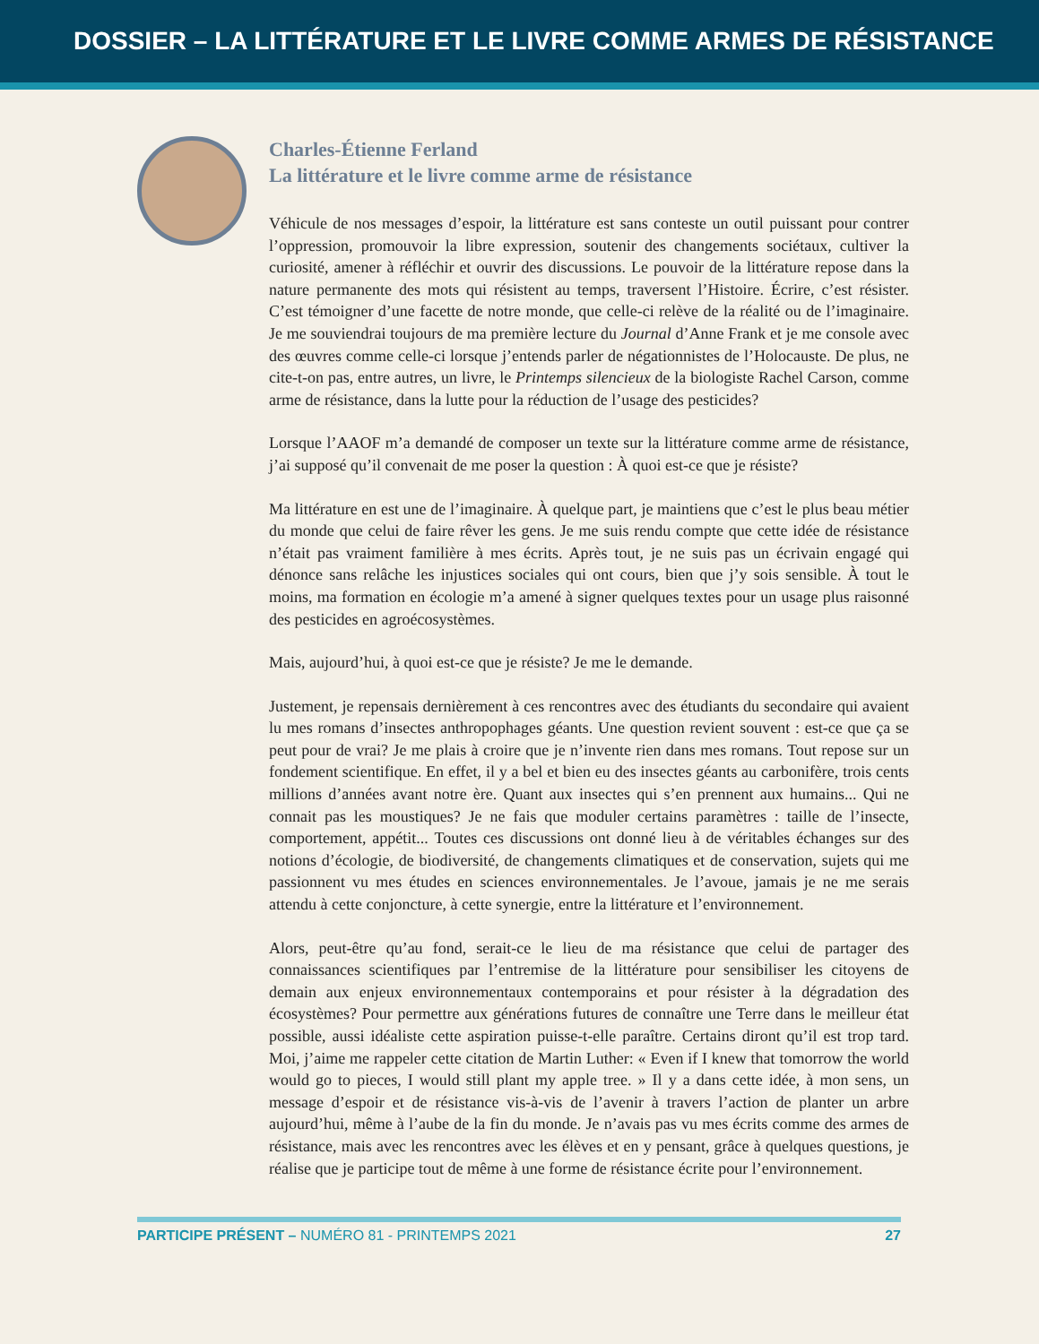DOSSIER – LA LITTÉRATURE ET LE LIVRE COMME ARMES DE RÉSISTANCE
Charles-Étienne Ferland
La littérature et le livre comme arme de résistance
Véhicule de nos messages d’espoir, la littérature est sans conteste un outil puissant pour contrer l’oppression, promouvoir la libre expression, soutenir des changements sociétaux, cultiver la curiosité, amener à réfléchir et ouvrir des discussions. Le pouvoir de la littérature repose dans la nature permanente des mots qui résistent au temps, traversent l’Histoire. Écrire, c’est résister. C’est témoigner d’une facette de notre monde, que celle-ci relève de la réalité ou de l’imaginaire. Je me souviendrai toujours de ma première lecture du Journal d’Anne Frank et je me console avec des œuvres comme celle-ci lorsque j’entends parler de négationnistes de l’Holocauste. De plus, ne cite-t-on pas, entre autres, un livre, le Printemps silencieux de la biologiste Rachel Carson, comme arme de résistance, dans la lutte pour la réduction de l’usage des pesticides?
Lorsque l’AAOF m’a demandé de composer un texte sur la littérature comme arme de résistance, j’ai supposé qu’il convenait de me poser la question : À quoi est-ce que je résiste?
Ma littérature en est une de l’imaginaire. À quelque part, je maintiens que c’est le plus beau métier du monde que celui de faire rêver les gens. Je me suis rendu compte que cette idée de résistance n’était pas vraiment familière à mes écrits. Après tout, je ne suis pas un écrivain engagé qui dénonce sans relâche les injustices sociales qui ont cours, bien que j’y sois sensible. À tout le moins, ma formation en écologie m’a amené à signer quelques textes pour un usage plus raisonné des pesticides en agroécosystèmes.
Mais, aujourd’hui, à quoi est-ce que je résiste? Je me le demande.
Justement, je repensais dernièrement à ces rencontres avec des étudiants du secondaire qui avaient lu mes romans d’insectes anthropophages géants. Une question revient souvent : est-ce que ça se peut pour de vrai? Je me plais à croire que je n’invente rien dans mes romans. Tout repose sur un fondement scientifique. En effet, il y a bel et bien eu des insectes géants au carbonifère, trois cents millions d’années avant notre ère. Quant aux insectes qui s’en prennent aux humains... Qui ne connait pas les moustiques? Je ne fais que moduler certains paramètres : taille de l’insecte, comportement, appétit... Toutes ces discussions ont donné lieu à de véritables échanges sur des notions d’écologie, de biodiversité, de changements climatiques et de conservation, sujets qui me passionnent vu mes études en sciences environnementales. Je l’avoue, jamais je ne me serais attendu à cette conjoncture, à cette synergie, entre la littérature et l’environnement.
Alors, peut-être qu’au fond, serait-ce le lieu de ma résistance que celui de partager des connaissances scientifiques par l’entremise de la littérature pour sensibiliser les citoyens de demain aux enjeux environnementaux contemporains et pour résister à la dégradation des écosystèmes? Pour permettre aux générations futures de connaître une Terre dans le meilleur état possible, aussi idéaliste cette aspiration puisse-t-elle paraître. Certains diront qu’il est trop tard. Moi, j’aime me rappeler cette citation de Martin Luther: « Even if I knew that tomorrow the world would go to pieces, I would still plant my apple tree. » Il y a dans cette idée, à mon sens, un message d’espoir et de résistance vis-à-vis de l’avenir à travers l’action de planter un arbre aujourd’hui, même à l’aube de la fin du monde. Je n’avais pas vu mes écrits comme des armes de résistance, mais avec les rencontres avec les élèves et en y pensant, grâce à quelques questions, je réalise que je participe tout de même à une forme de résistance écrite pour l’environnement.
PARTICIPE PRÉSENT – NUMÉRO 81 - PRINTEMPS 2021 27